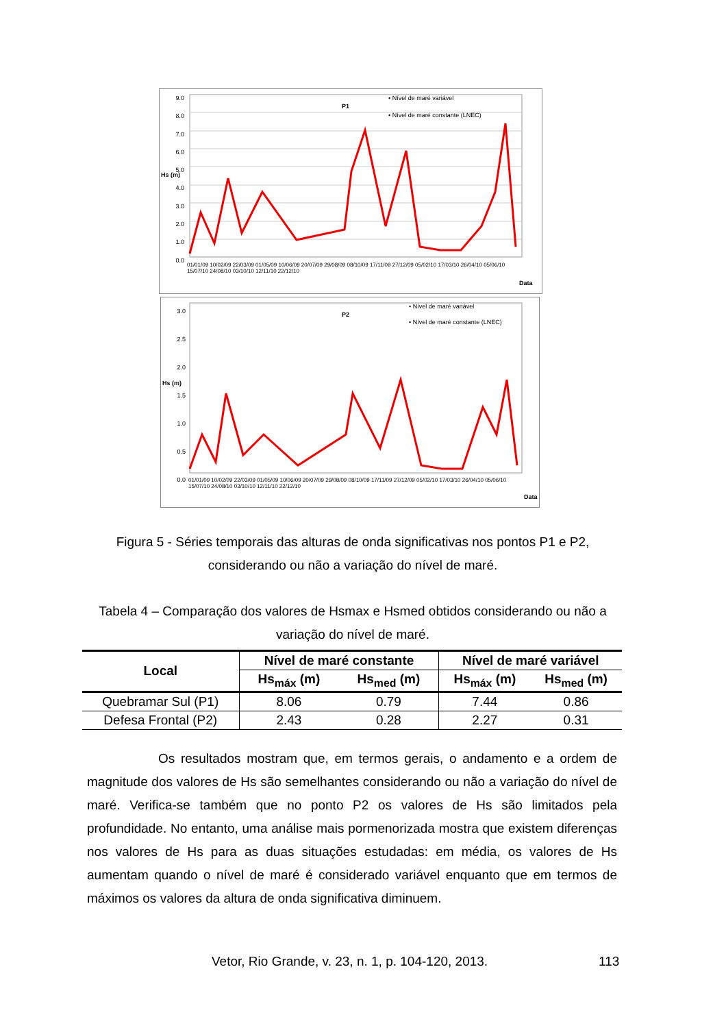9.0
8.0
7.0
6.0
5.0
4.0
3.0
2.0
1.0
0.0
P1
• Nível de maré variável
• Nível de maré constante (LNEC)
Hs (m)
01/01/09 10/02/09 22/03/09 01/05/09 10/06/09 20/07/09 29/08/09 08/10/09 17/11/09 27/12/09 05/02/10 17/03/10 26/04/10 05/06/10 15/07/10 24/08/10 03/10/10 12/11/10 22/12/10
Data
3.0
2.5
2.0
1.5
1.0
0.5
0.0
P2
• Nível de maré variável
• Nível de maré constante (LNEC)
Hs (m)
01/01/09 10/02/09 22/03/09 01/05/09 10/06/09 20/07/09 29/08/09 08/10/09 17/11/09 27/12/09 05/02/10 17/03/10 26/04/10 05/06/10 15/07/10 24/08/10 03/10/10 12/11/10 22/12/10
Data
Figura 5 - Séries temporais das alturas de onda significativas nos pontos P1 e P2, considerando ou não a variação do nível de maré.
Tabela 4 – Comparação dos valores de Hsmax e Hsmed obtidos considerando ou não a variação do nível de maré.
| Local | Nível de maré constante | | Nível de maré variável | |
| --- | --- | --- | --- | --- |
| | Hs<sub>máx</sub> (m) | Hs<sub>med</sub> (m) | Hs<sub>máx</sub> (m) | Hs<sub>med</sub> (m) |
| Quebramar Sul (P1) | 8.06 | 0.79 | 7.44 | 0.86 |
| Defesa Frontal (P2) | 2.43 | 0.28 | 2.27 | 0.31 |
Os resultados mostram que, em termos gerais, o andamento e a ordem de magnitude dos valores de Hs são semelhantes considerando ou não a variação do nível de maré. Verifica-se também que no ponto P2 os valores de Hs são limitados pela profundidade. No entanto, uma análise mais pormenorizada mostra que existem diferenças nos valores de Hs para as duas situações estudadas: em média, os valores de Hs aumentam quando o nível de maré é considerado variável enquanto que em termos de máximos os valores da altura de onda significativa diminuem.
Vetor, Rio Grande, v. 23, n. 1, p. 104-120, 2013.
113